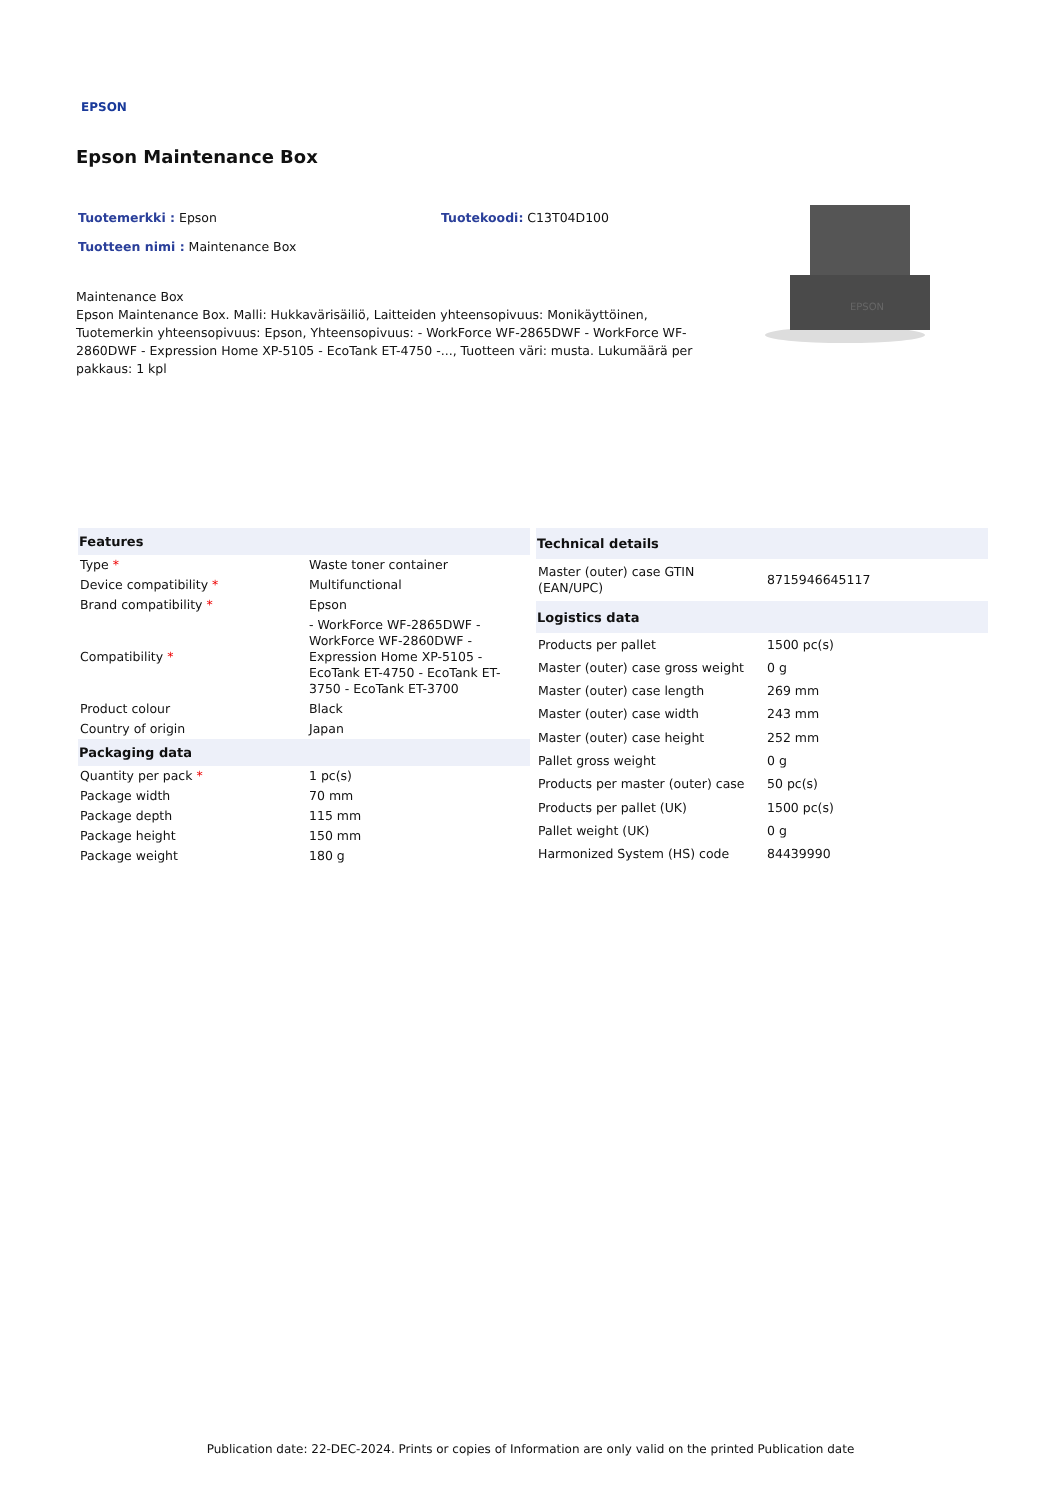EPSON
Epson Maintenance Box
Tuotemerkki : Epson Tuotekoodi: C13T04D100
Tuotteen nimi : Maintenance Box
Maintenance Box
Epson Maintenance Box. Malli: Hukkavärisäiliö, Laitteiden yhteensopivuus: Monikäyttöinen, Tuotemerkin yhteensopivuus: Epson, Yhteensopivuus: - WorkForce WF-2865DWF - WorkForce WF-2860DWF - Expression Home XP-5105 - EcoTank ET-4750 -..., Tuotteen väri: musta. Lukumäärä per pakkaus: 1 kpl
EPSON
| Features | |
| --- | --- |
| Type * | Waste toner container |
| Device compatibility * | Multifunctional |
| Brand compatibility * | Epson |
| Compatibility * | - WorkForce WF-2865DWF - WorkForce WF-2860DWF - Expression Home XP-5105 - EcoTank ET-4750 - EcoTank ET-3750 - EcoTank ET-3700 |
| Product colour | Black |
| Country of origin | Japan |
| Packaging data | |
| Quantity per pack * | 1 pc(s) |
| Package width | 70 mm |
| Package depth | 115 mm |
| Package height | 150 mm |
| Package weight | 180 g |
| Technical details | |
| --- | --- |
| Master (outer) case GTIN (EAN/UPC) | 8715946645117 |
| Logistics data | |
| Products per pallet | 1500 pc(s) |
| Master (outer) case gross weight | 0 g |
| Master (outer) case length | 269 mm |
| Master (outer) case width | 243 mm |
| Master (outer) case height | 252 mm |
| Pallet gross weight | 0 g |
| Products per master (outer) case | 50 pc(s) |
| Products per pallet (UK) | 1500 pc(s) |
| Pallet weight (UK) | 0 g |
| Harmonized System (HS) code | 84439990 |
Publication date: 22-DEC-2024. Prints or copies of Information are only valid on the printed Publication date